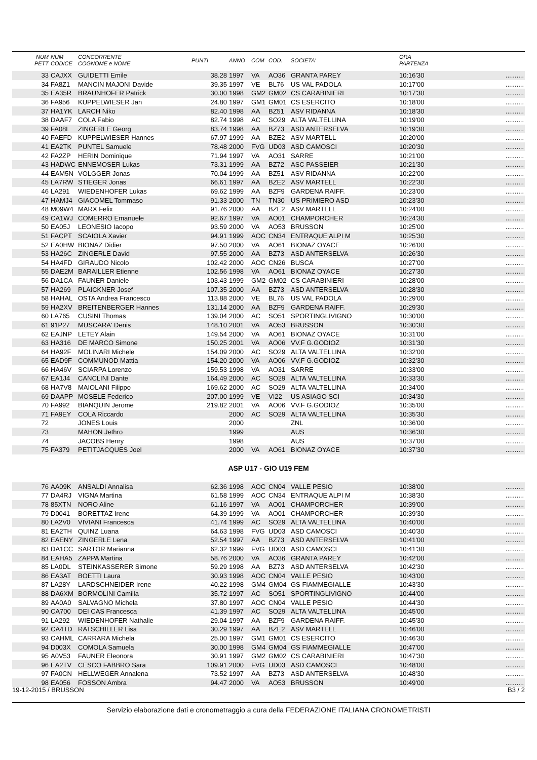| NUM PETT | NUM CODICE | CONCORRENTE COGNOME e NOME | PUNTI | ANNO | COM | COD. | SOCIETA' | ORA PARTENZA | |
| --- | --- | --- | --- | --- | --- | --- | --- | --- | --- |
| 33 | CAJXX | GUIDETTI Emile | 38.28 | 1997 | VA | AO36 | GRANTA PAREY | 10:16'30 | .......... |
| 34 | FA8Z1 | MANCIN MAJONI Davide | 39.35 | 1997 | VE | BL76 | US VAL PADOLA | 10:17'00 | .......... |
| 35 | EA35R | BRAUNHOFER Patrick | 30.00 | 1998 | GM2 | GM02 | CS CARABINIERI | 10:17'30 | .......... |
| 36 | FA956 | KUPPELWIESER Jan | 24.80 | 1997 | GM1 | GM01 | CS ESERCITO | 10:18'00 | .......... |
| 37 | HA1YK | LARCH Niko | 82.40 | 1998 | AA | BZ51 | ASV RIDANNA | 10:18'30 | .......... |
| 38 | DAAF7 | COLA Fabio | 82.74 | 1998 | AC | SO29 | ALTA VALTELLINA | 10:19'00 | .......... |
| 39 | FA08L | ZINGERLE Georg | 83.74 | 1998 | AA | BZ73 | ASD ANTERSELVA | 10:19'30 | .......... |
| 40 | FAEFD | KUPPELWIESER Hannes | 67.97 | 1999 | AA | BZE2 | ASV MARTELL | 10:20'00 | .......... |
| 41 | EA2TK | PUNTEL Samuele | 78.48 | 2000 | FVG | UD03 | ASD CAMOSCI | 10:20'30 | .......... |
| 42 | FA2ZP | HERIN Dominique | 71.94 | 1997 | VA | AO31 | SARRE | 10:21'00 | .......... |
| 43 | HADWC | ENNEMOSER Lukas | 73.31 | 1999 | AA | BZ72 | ASC PASSEIER | 10:21'30 | .......... |
| 44 | EAM5N | VOLGGER Jonas | 70.04 | 1999 | AA | BZ51 | ASV RIDANNA | 10:22'00 | .......... |
| 45 | LA7RW | STIEGER Jonas | 66.61 | 1997 | AA | BZE2 | ASV MARTELL | 10:22'30 | .......... |
| 46 | LA291 | WIEDENHOFER Lukas | 69.62 | 1999 | AA | BZF9 | GARDENA RAIFF. | 10:23'00 | .......... |
| 47 | HAMJ4 | GIACOMEL Tommaso | 91.33 | 2000 | TN | TN30 | US PRIMIERO ASD | 10:23'30 | .......... |
| 48 | M09W4 | MARX Felix | 91.76 | 2000 | AA | BZE2 | ASV MARTELL | 10:24'00 | .......... |
| 49 | CA1WJ | COMERRO Emanuele | 92.67 | 1997 | VA | AO01 | CHAMPORCHER | 10:24'30 | .......... |
| 50 | EA05J | LEONESIO Iacopo | 93.59 | 2000 | VA | AO53 | BRUSSON | 10:25'00 | .......... |
| 51 | FACPT | SCAIOLA Xavier | 94.91 | 1999 | AOC | CN34 | ENTRAQUE ALPI M | 10:25'30 | .......... |
| 52 | EA0HW | BIONAZ Didier | 97.50 | 2000 | VA | AO61 | BIONAZ OYACE | 10:26'00 | .......... |
| 53 | HA26C | ZINGERLE David | 97.55 | 2000 | AA | BZ73 | ASD ANTERSELVA | 10:26'30 | .......... |
| 54 | HA4FD | GIRAUDO Nicolo | 102.42 | 2000 | AOC | CN26 | BUSCA | 10:27'00 | .......... |
| 55 | DAE2M | BARAILLER Etienne | 102.56 | 1998 | VA | AO61 | BIONAZ OYACE | 10:27'30 | .......... |
| 56 | DA1CA | FAUNER Daniele | 103.43 | 1999 | GM2 | GM02 | CS CARABINIERI | 10:28'00 | .......... |
| 57 | HA269 | PLAICKNER Josef | 107.35 | 2000 | AA | BZ73 | ASD ANTERSELVA | 10:28'30 | .......... |
| 58 | HAHAL | OSTA Andrea Francesco | 113.88 | 2000 | VE | BL76 | US VAL PADOLA | 10:29'00 | .......... |
| 59 | HA2XV | BREITENBERGER Hannes | 131.14 | 2000 | AA | BZF9 | GARDENA RAIFF. | 10:29'30 | .......... |
| 60 | LA765 | CUSINI Thomas | 139.04 | 2000 | AC | SO51 | SPORTINGLIVIGNO | 10:30'00 | .......... |
| 61 | 91P27 | MUSCARA' Denis | 148.10 | 2001 | VA | AO53 | BRUSSON | 10:30'30 | .......... |
| 62 | EAJNP | LETEY Alain | 149.54 | 2000 | VA | AO61 | BIONAZ OYACE | 10:31'00 | .......... |
| 63 | HA316 | DE MARCO Simone | 150.25 | 2001 | VA | AO06 | VV.F G.GODIOZ | 10:31'30 | .......... |
| 64 | HA92F | MOLINARI Michele | 154.09 | 2000 | AC | SO29 | ALTA VALTELLINA | 10:32'00 | .......... |
| 65 | EAD9F | COMMUNOD Mattia | 154.20 | 2000 | VA | AO06 | VV.F G.GODIOZ | 10:32'30 | .......... |
| 66 | HA46V | SCIARPA Lorenzo | 159.53 | 1998 | VA | AO31 | SARRE | 10:33'00 | .......... |
| 67 | EA1J4 | CANCLINI Dante | 164.49 | 2000 | AC | SO29 | ALTA VALTELLINA | 10:33'30 | .......... |
| 68 | HA7V8 | MAIOLANI Filippo | 169.62 | 2000 | AC | SO29 | ALTA VALTELLINA | 10:34'00 | .......... |
| 69 | DAAPP | MOSELE Federico | 207.00 | 1999 | VE | VI22 | US ASIAGO SCI | 10:34'30 | .......... |
| 70 | FA992 | BIANQUIN Jerome | 219.82 | 2001 | VA | AO06 | VV.F G.GODIOZ | 10:35'00 | .......... |
| 71 | FA9EY | COLA Riccardo | | 2000 | AC | SO29 | ALTA VALTELLINA | 10:35'30 | .......... |
| 72 | | JONES Louis | | 2000 | | | ZNL | 10:36'00 | .......... |
| 73 | | MAHON Jethro | | 1999 | | | AUS | 10:36'30 | .......... |
| 74 | | JACOBS Henry | | 1998 | | | AUS | 10:37'00 | .......... |
| 75 | FA379 | PETITJACQUES Joel | | 2000 | VA | AO61 | BIONAZ OYACE | 10:37'30 | .......... |
| ASP U17 - GIO U19 FEM | | | | | | | | | |
| 76 | AA09K | ANSALDI Annalisa | 62.36 | 1998 | AOC | CN04 | VALLE PESIO | 10:38'00 | .......... |
| 77 | DA4RJ | VIGNA Martina | 61.58 | 1999 | AOC | CN34 | ENTRAQUE ALPI M | 10:38'30 | .......... |
| 78 | 85XTN | NORO Aline | 61.16 | 1997 | VA | AO01 | CHAMPORCHER | 10:39'00 | .......... |
| 79 | D0041 | BORETTAZ Irene | 64.39 | 1999 | VA | AO01 | CHAMPORCHER | 10:39'30 | .......... |
| 80 | LA2V0 | VIVIANI Francesca | 41.74 | 1999 | AC | SO29 | ALTA VALTELLINA | 10:40'00 | .......... |
| 81 | EA2TH | QUINZ Luana | 64.63 | 1998 | FVG | UD03 | ASD CAMOSCI | 10:40'30 | .......... |
| 82 | EAENY | ZINGERLE Lena | 52.54 | 1997 | AA | BZ73 | ASD ANTERSELVA | 10:41'00 | .......... |
| 83 | DA1CC | SARTOR Marianna | 62.32 | 1999 | FVG | UD03 | ASD CAMOSCI | 10:41'30 | .......... |
| 84 | EAHA5 | ZAPPA Martina | 58.76 | 2000 | VA | AO36 | GRANTA PAREY | 10:42'00 | .......... |
| 85 | LA0DL | STEINKASSERER Simone | 59.29 | 1998 | AA | BZ73 | ASD ANTERSELVA | 10:42'30 | .......... |
| 86 | EA3AT | BOETTI Laura | 30.93 | 1998 | AOC | CN04 | VALLE PESIO | 10:43'00 | .......... |
| 87 | LA28Y | LARDSCHNEIDER Irene | 40.22 | 1998 | GM4 | GM04 | GS FIAMMEGIALLE | 10:43'30 | .......... |
| 88 | DA6XM | BORMOLINI Camilla | 35.72 | 1997 | AC | SO51 | SPORTINGLIVIGNO | 10:44'00 | .......... |
| 89 | AA0A0 | SALVAGNO Michela | 37.80 | 1997 | AOC | CN04 | VALLE PESIO | 10:44'30 | .......... |
| 90 | CA700 | DEI CAS Francesca | 41.39 | 1997 | AC | SO29 | ALTA VALTELLINA | 10:45'00 | .......... |
| 91 | LA292 | WIEDENHOFER Nathalie | 29.04 | 1997 | AA | BZF9 | GARDENA RAIFF. | 10:45'30 | .......... |
| 92 | CA4TD | RATSCHILLER Lisa | 30.29 | 1997 | AA | BZE2 | ASV MARTELL | 10:46'00 | .......... |
| 93 | CAHML | CARRARA Michela | 25.00 | 1997 | GM1 | GM01 | CS ESERCITO | 10:46'30 | .......... |
| 94 | D003X | COMOLA Samuela | 30.00 | 1998 | GM4 | GM04 | GS FIAMMEGIALLE | 10:47'00 | .......... |
| 95 | A0V53 | FAUNER Eleonora | 30.91 | 1997 | GM2 | GM02 | CS CARABINIERI | 10:47'30 | .......... |
| 96 | EA2TV | CESCO FABBRO Sara | 109.91 | 2000 | FVG | UD03 | ASD CAMOSCI | 10:48'00 | .......... |
| 97 | FA0CN | HELLWEGER Annalena | 73.52 | 1997 | AA | BZ73 | ASD ANTERSELVA | 10:48'30 | .......... |
| 98 | EA056 | FOSSON Ambra | 94.47 | 2000 | VA | AO53 | BRUSSON | 10:49'00 | .......... |
19-12-2015 / BRUSSON B3 / 2
Servizio elaborazione dati e cronometraggio a cura della FEDERAZIONE ITALIANA CRONOMETRISTI